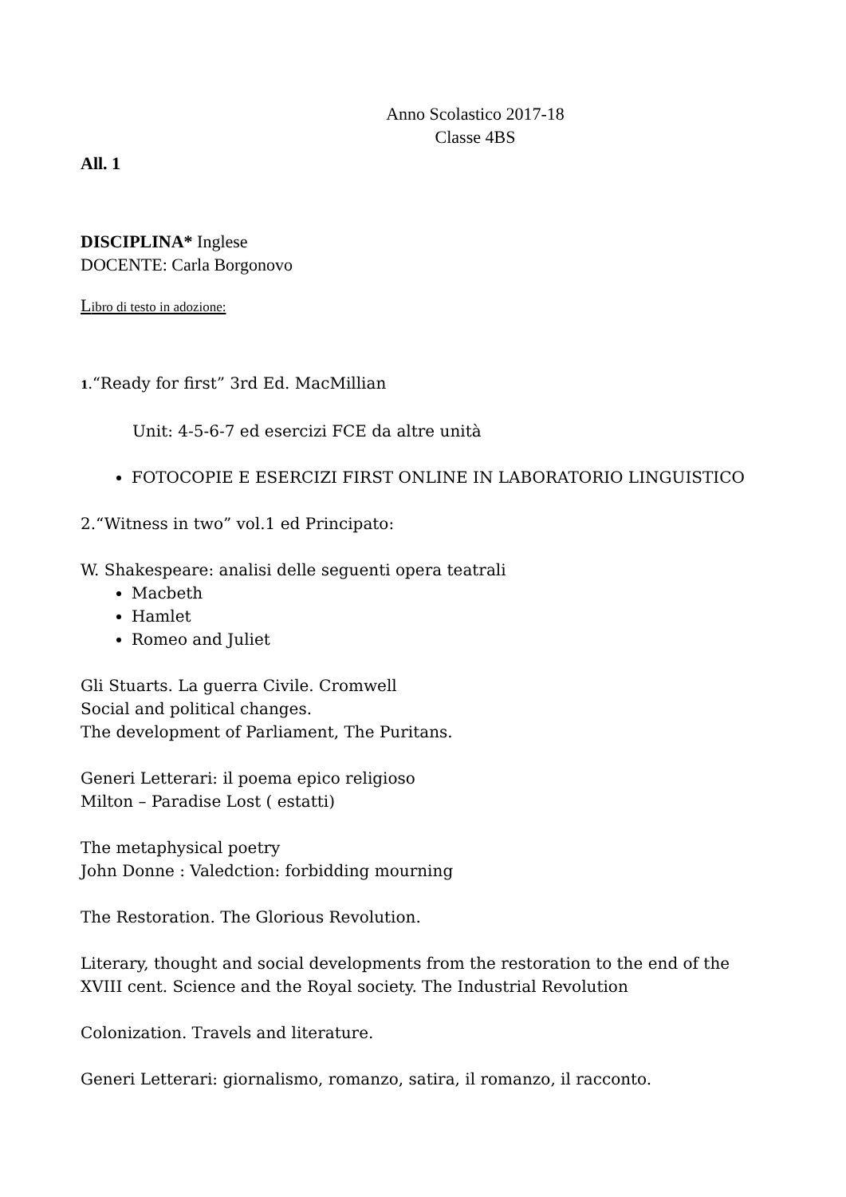Anno Scolastico 2017-18
Classe 4BS
All. 1
DISCIPLINA* Inglese
DOCENTE: Carla Borgonovo
Libro di testo in adozione:
1.“Ready for first” 3rd Ed. MacMillian
Unit: 4-5-6-7 ed esercizi FCE da altre unità
FOTOCOPIE E ESERCIZI FIRST ONLINE IN LABORATORIO LINGUISTICO
2.“Witness in two” vol.1 ed Principato:
W. Shakespeare: analisi delle seguenti opera teatrali
Macbeth
Hamlet
Romeo and Juliet
Gli Stuarts. La guerra Civile. Cromwell
Social and political changes.
The development of Parliament, The Puritans.
Generi Letterari: il poema epico religioso
Milton – Paradise Lost ( estatti)
The metaphysical poetry
John Donne : Valedction: forbidding mourning
The Restoration. The Glorious Revolution.
Literary, thought and social developments from the restoration to the end of the XVIII cent. Science and the Royal society. The Industrial Revolution
Colonization. Travels and literature.
Generi Letterari: giornalismo, romanzo, satira, il romanzo, il racconto.